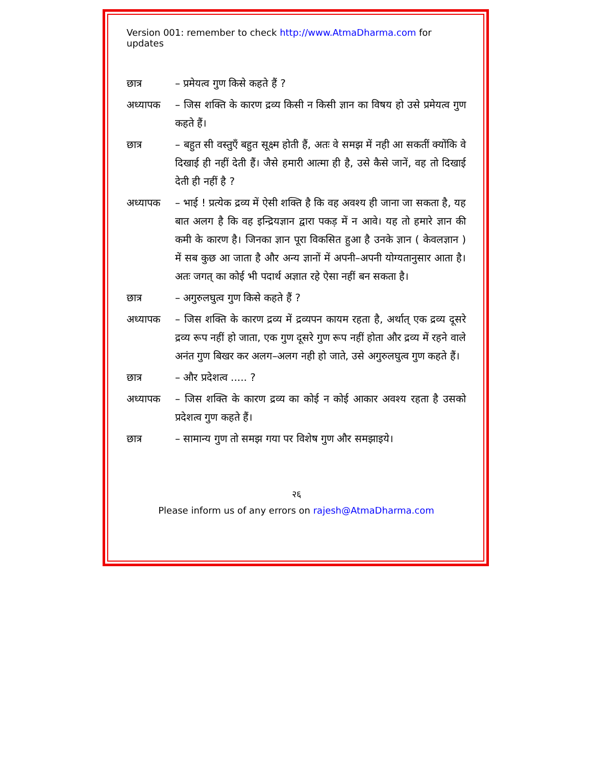Version 001: remember to check http://www.AtmaDharma.com for updates
छात्र – प्रमेयत्व गुण किसे कहते हैं ?
अध्यापक – जिस शक्ति के कारण द्रव्य किसी न किसी ज्ञान का विषय हो उसे प्रमेयत्व गुण कहते हैं।
छात्र – बहुत सी वस्तुएँ बहुत सूक्ष्म होती हैं, अतः वे समझ में नही आ सकतीं क्योंकि वे दिखाई ही नहीं देती हैं। जैसे हमारी आत्मा ही है, उसे कैसे जानें, वह तो दिखाई देती ही नहीं है ?
अध्यापक – भाई ! प्रत्येक द्रव्य में ऐसी शक्ति है कि वह अवश्य ही जाना जा सकता है, यह बात अलग है कि वह इन्द्रियज्ञान द्वारा पकड़ में न आवे। यह तो हमारे ज्ञान की कमी के कारण है। जिनका ज्ञान पूरा विकसित हुआ है उनके ज्ञान ( केवलज्ञान ) में सब कुछ आ जाता है और अन्य ज्ञानों में अपनी–अपनी योग्यतानुसार आता है। अतः जगत् का कोई भी पदार्थ अज्ञात रहे ऐसा नहीं बन सकता है।
छात्र – अगुरुलघुत्व गुण किसे कहते हैं ?
अध्यापक – जिस शक्ति के कारण द्रव्य में द्रव्यपन कायम रहता है, अर्थात् एक द्रव्य दूसरे द्रव्य रूप नहीं हो जाता, एक गुण दूसरे गुण रूप नहीं होता और द्रव्य में रहने वाले अनंत गुण बिखर कर अलग–अलग नही हो जाते, उसे अगुरुलघुत्व गुण कहते हैं।
छात्र – और प्रदेशत्व ..... ?
अध्यापक – जिस शक्ति के कारण द्रव्य का कोई न कोई आकार अवश्य रहता है उसको प्रदेशत्व गुण कहते हैं।
छात्र – सामान्य गुण तो समझ गया पर विशेष गुण और समझाइये।
२६
Please inform us of any errors on rajesh@AtmaDharma.com